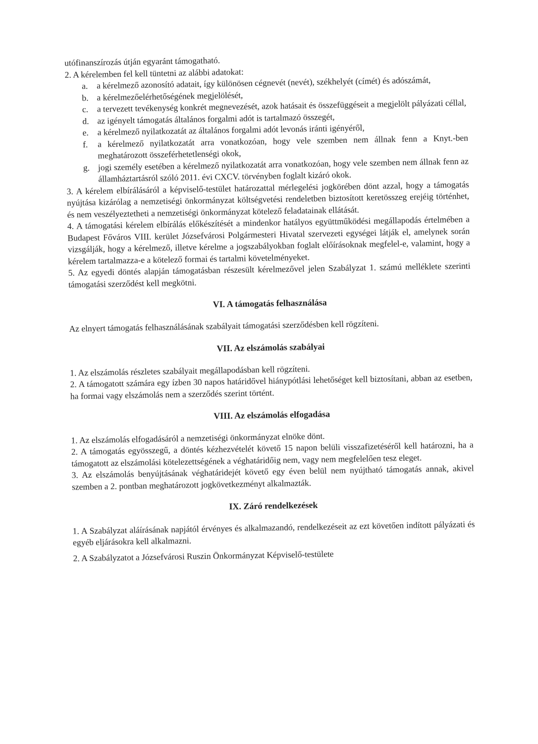utófinanszírozás útján egyaránt támogatható.
2. A kérelemben fel kell tüntetni az alábbi adatokat:
a.
a kérelmező azonosító adatait, így különösen cégnevét (nevét), székhelyét (címét) és adószámát,
b.
a kérelmezőelérhetőségének megjelölését,
c.
a tervezett tevékenység konkrét megnevezését, azok hatásait és összefüggéseit a megjelölt pályázati céllal,
d.
az igényelt támogatás általános forgalmi adót is tartalmazó összegét,
e.
a kérelmező nyilatkozatát az általános forgalmi adót levonás iránti igényéről,
f.
a kérelmező nyilatkozatát arra vonatkozóan, hogy vele szemben nem állnak fenn a Knyt.-ben meghatározott összeférhetetlenségi okok,
g.
jogi személy esetében a kérelmező nyilatkozatát arra vonatkozóan, hogy vele szemben nem állnak fenn az államháztartásról szóló 2011. évi CXCV. törvényben foglalt kizáró okok.
3. A kérelem elbírálásáról a képviselő-testület határozattal mérlegelési jogkörében dönt azzal, hogy a támogatás nyújtása kizárólag a nemzetiségi önkormányzat költségvetési rendeletben biztosított keretösszeg erejéig történhet, és nem veszélyeztetheti a nemzetiségi önkormányzat kötelező feladatainak ellátását.
4. A támogatási kérelem elbírálás előkészítését a mindenkor hatályos együttműködési megállapodás értelmében a Budapest Főváros VIII. kerület Józsefvárosi Polgármesteri Hivatal szervezeti egységei látják el, amelynek során vizsgálják, hogy a kérelmező, illetve kérelme a jogszabályokban foglalt előírásoknak megfelel-e, valamint, hogy a kérelem tartalmazza-e a kötelező formai és tartalmi követelményeket.
5. Az egyedi döntés alapján támogatásban részesült kérelmezővel jelen Szabályzat 1. számú melléklete szerinti támogatási szerződést kell megkötni.
VI. A támogatás felhasználása
Az elnyert támogatás felhasználásának szabályait támogatási szerződésben kell rögzíteni.
VII. Az elszámolás szabályai
1. Az elszámolás részletes szabályait megállapodásban kell rögzíteni.
2. A támogatott számára egy ízben 30 napos határidővel hiánypótlási lehetőséget kell biztosítani, abban az esetben, ha formai vagy elszámolás nem a szerződés szerint történt.
VIII. Az elszámolás elfogadása
1. Az elszámolás elfogadásáról a nemzetiségi önkormányzat elnöke dönt.
2. A támogatás egyösszegű, a döntés kézhezvételét követő 15 napon belüli visszafizetéséről kell határozni, ha a támogatott az elszámolási kötelezettségének a véghatáridőig nem, vagy nem megfelelően tesz eleget.
3. Az elszámolás benyújtásának véghatáridejét követő egy éven belül nem nyújtható támogatás annak, akivel szemben a 2. pontban meghatározott jogkövetkezményt alkalmazták.
IX. Záró rendelkezések
1. A Szabályzat aláírásának napjától érvényes és alkalmazandó, rendelkezéseit az ezt követően indított pályázati és egyéb eljárásokra kell alkalmazni.
2. A Szabályzatot a Józsefvárosi Ruszin Önkormányzat Képviselő-testülete